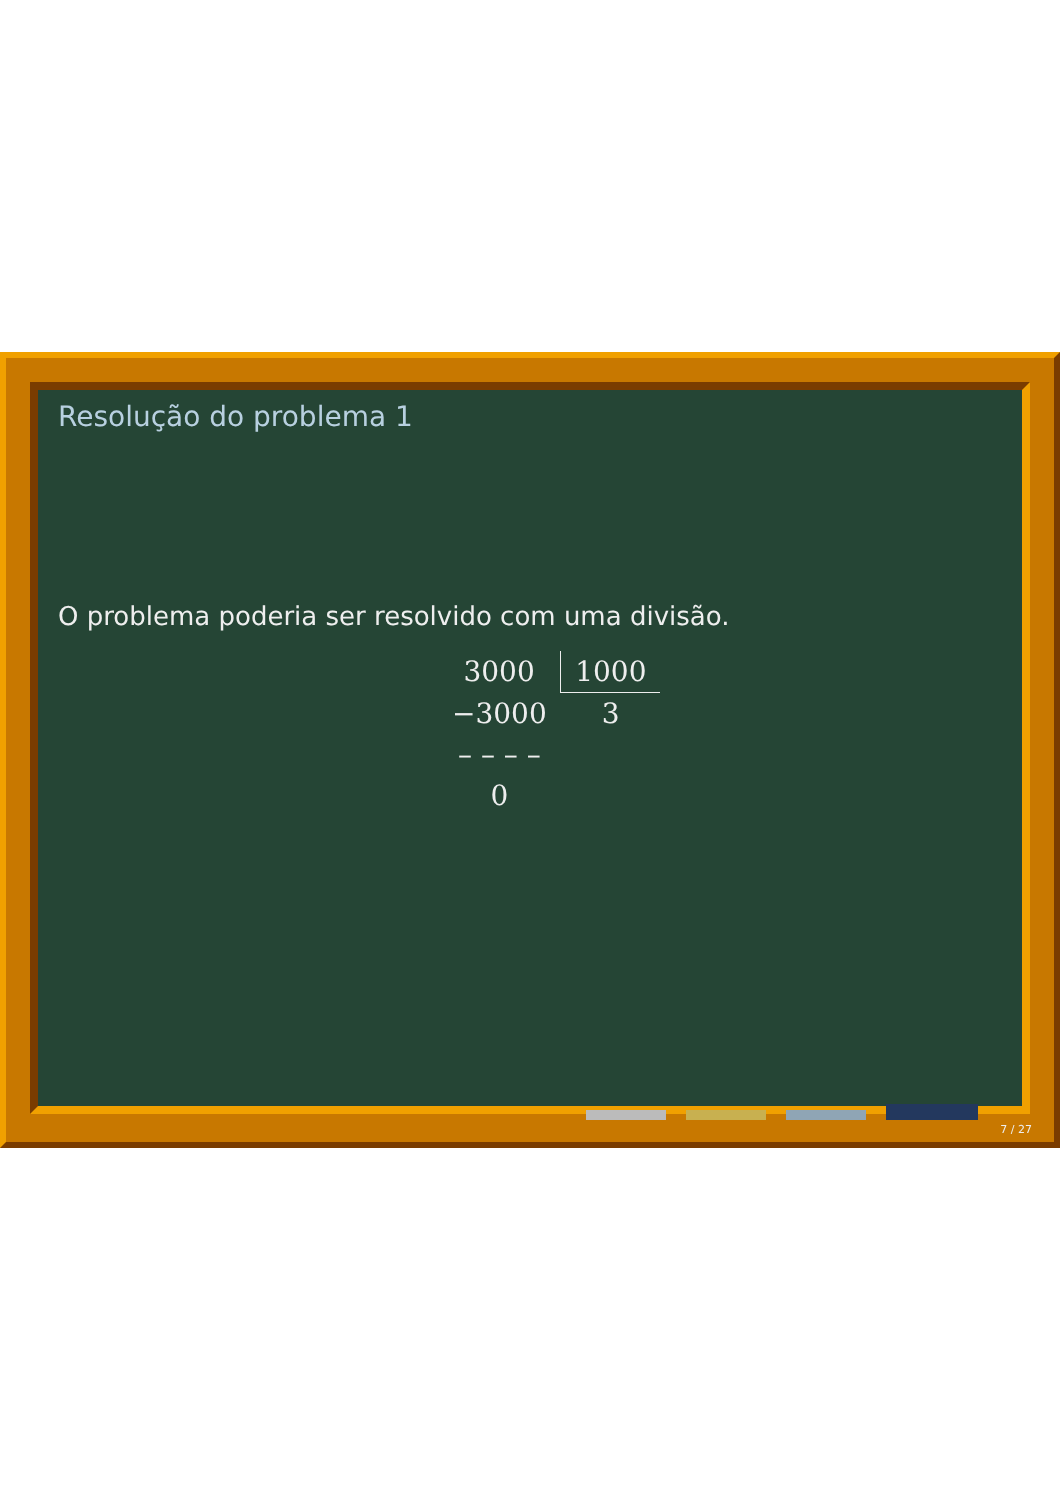Resolução do problema 1
O problema poderia ser resolvido com uma divisão.
| 3000 | 1000 |
| −3000 | 3 |
| – – – – | |
| 0 | |
7 / 27